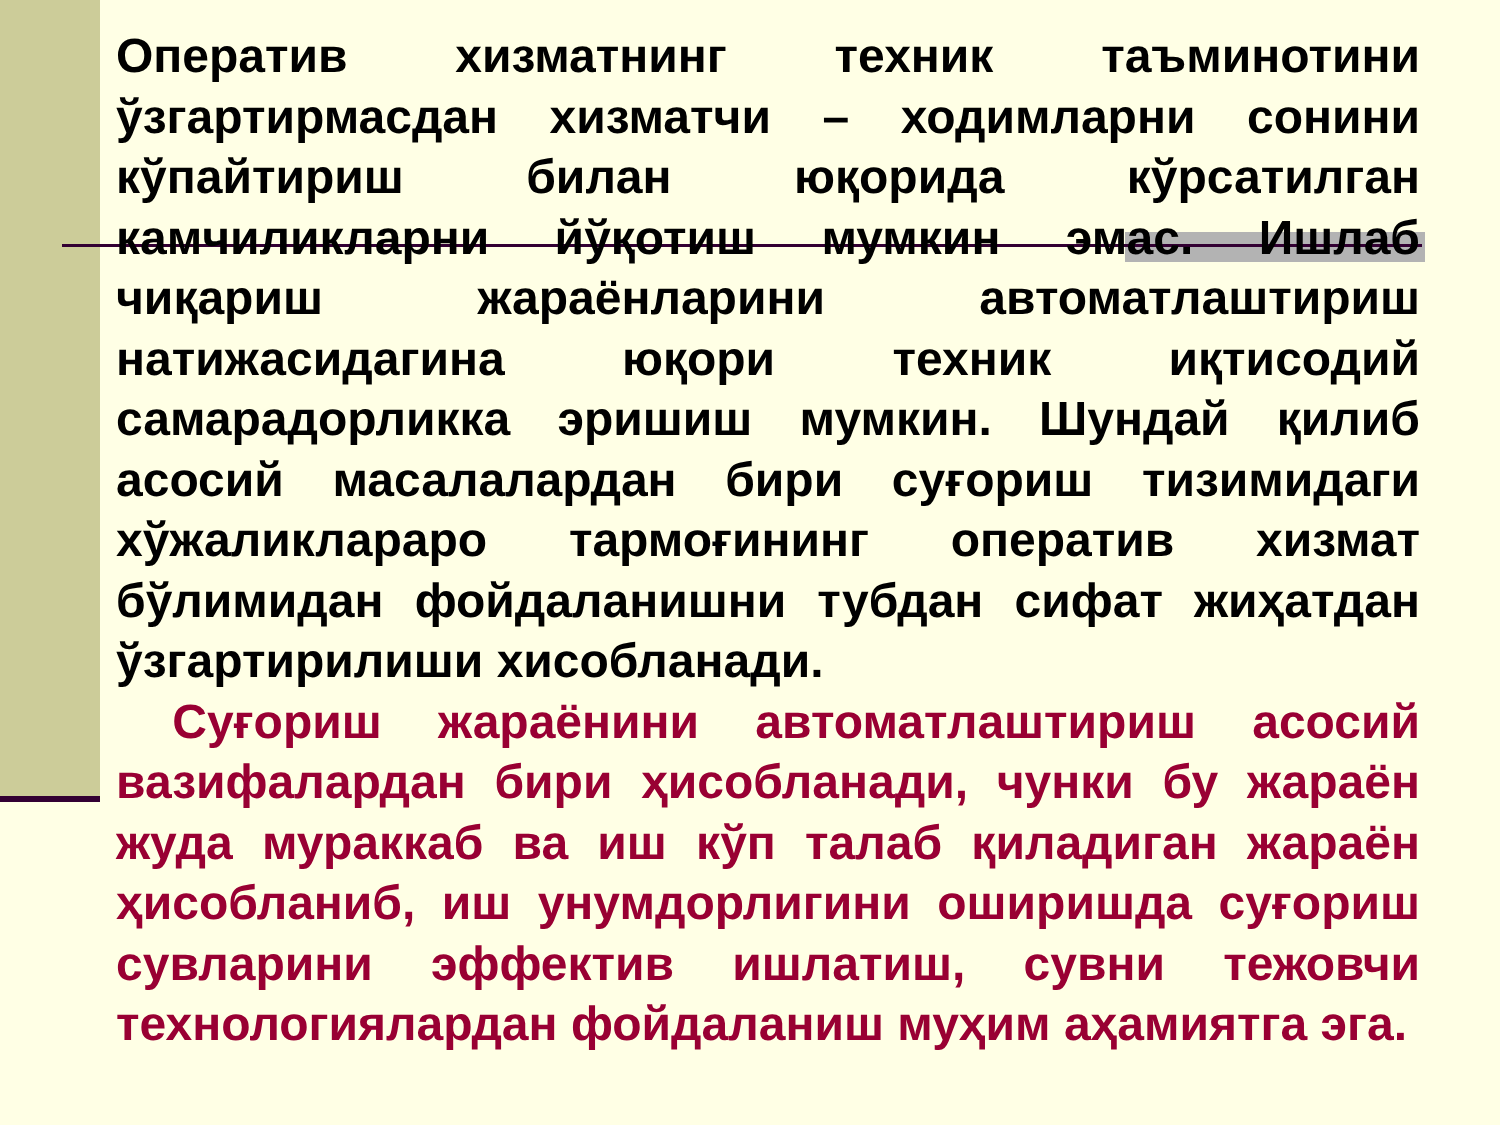Оператив хизматнинг техник таъминотини ўзгартирмасдан хизматчи – ходимларни сонини кўпайтириш билан юқорида кўрсатилган камчиликларни йўқотиш мумкин эмас. Ишлаб чиқариш жараёнларини автоматлаштириш натижасидагина юқори техник иқтисодий самарадорликка эришиш мумкин. Шундай қилиб асосий масалалардан бири суғориш тизимидаги хўжаликлараро тармоғининг оператив хизмат бўлимидан фойдаланишни тубдан сифат жиҳатдан ўзгартирилиши хисобланади.
Суғориш жараёнини автоматлаштириш асосий вазифалардан бири ҳисобланади, чунки бу жараён жуда мураккаб ва иш кўп талаб қиладиган жараён ҳисобланиб, иш унумдорлигини оширишда суғориш сувларини эффектив ишлатиш, сувни тежовчи технологиялардан фойдаланиш муҳим аҳамиятга эга.